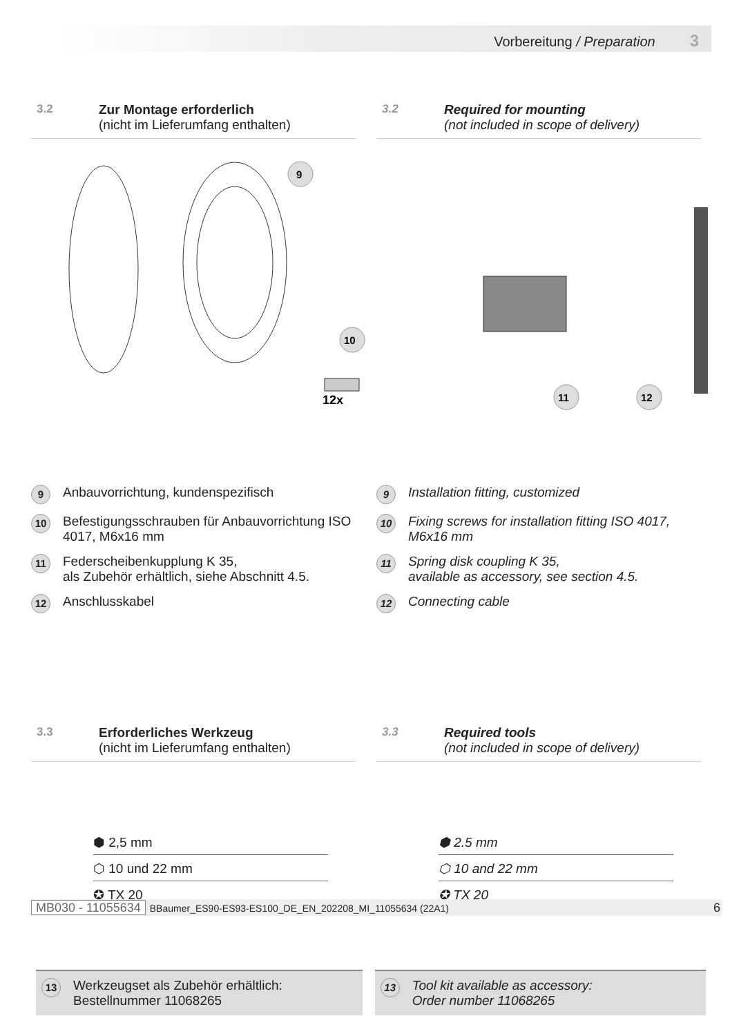Vorbereitung / Preparation 3
3.2 Zur Montage erforderlich
(nicht im Lieferumfang enthalten)
3.2 Required for mounting
(not included in scope of delivery)
9
10
12x
11
12
9
Anbauvorrichtung, kundenspezifisch
10
Befestigungsschrauben für Anbauvorrichtung ISO 4017, M6x16 mm
11
Federscheibenkupplung K 35,
als Zubehör erhältlich, siehe Abschnitt 4.5.
12
Anschlusskabel
9
Installation fitting, customized
10
Fixing screws for installation fitting ISO 4017, M6x16 mm
11
Spring disk coupling K 35,
available as accessory, see section 4.5.
12
Connecting cable
3.3 Erforderliches Werkzeug
(nicht im Lieferumfang enthalten)
3.3 Required tools
(not included in scope of delivery)
⬢ 2,5 mm
⬡ 10 und 22 mm
✪ TX 20
⬢ 2.5 mm
⬡ 10 and 22 mm
✪ TX 20
13
Werkzeugset als Zubehör erhältlich:
Bestellnummer 11068265
13
Tool kit available as accessory:
Order number 11068265
MB030 - 11055634 BBaumer_ES90-ES93-ES100_DE_EN_202208_MI_11055634 (22A1) 6